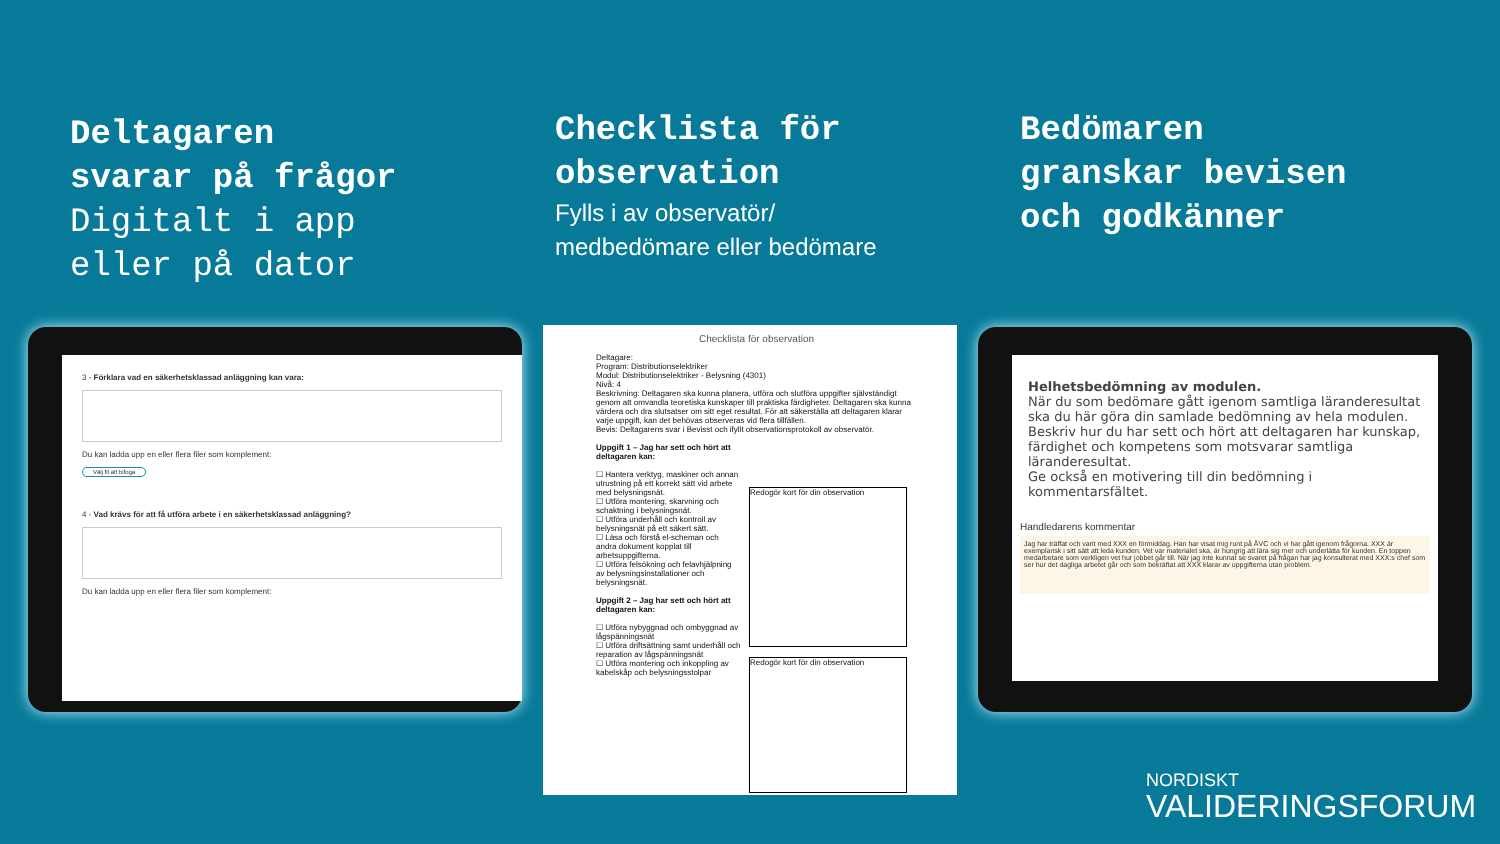Deltagaren
svarar på frågor
Digitalt i app
eller på dator
Checklista för
observation
Fylls i av observatör/
medbedömare eller bedömare
Bedömaren
granskar bevisen
och godkänner
3 - Förklara vad en säkerhetsklassad anläggning kan vara:
Du kan ladda upp en eller flera filer som komplement:
Välj fil att bifoga
4 - Vad krävs för att få utföra arbete i en säkerhetsklassad anläggning?
Du kan ladda upp en eller flera filer som komplement:
Checklista för observation
Deltagare:
Program: Distributionselektriker
Modul: Distributionselektriker - Belysning (4301)
Nivå: 4
Beskrivning: Deltagaren ska kunna planera, utföra och slutföra uppgifter självständigt genom att omvandla teoretiska kunskaper till praktiska färdigheter. Deltagaren ska kunna värdera och dra slutsatser om sitt eget resultat. För att säkerställa att deltagaren klarar varje uppgift, kan det behövas observeras vid flera tillfällen.
Bevis: Deltagarens svar i Bevisst och ifyllt observationsprotokoll av observatör.
Uppgift 1 – Jag har sett och hört att deltagaren kan:
☐ Hantera verktyg, maskiner och annan utrustning på ett korrekt sätt vid arbete med belysningsnät.
☐ Utföra montering, skarvning och schaktning i belysningsnät.
☐ Utföra underhåll och kontroll av belysningsnät på ett säkert sätt.
☐ Läsa och förstå el-scheman och andra dokument kopplat till arbetsuppgifterna.
☐ Utföra felsökning och felavhjälpning av belysningsinstallationer och belysningsnät.
Uppgift 2 – Jag har sett och hört att deltagaren kan:
☐ Utföra nybyggnad och ombyggnad av lågspänningsnät
☐ Utföra driftsättning samt underhåll och reparation av lågspänningsnät
☐ Utföra montering och inkoppling av kabelskåp och belysningsstolpar
Redogör kort för din observation
Redogör kort för din observation
Helhetsbedömning av modulen.
När du som bedömare gått igenom samtliga läranderesultat ska du här göra din samlade bedömning av hela modulen.
Beskriv hur du har sett och hört att deltagaren har kunskap, färdighet och kompetens som motsvarar samtliga läranderesultat.
Ge också en motivering till din bedömning i kommentarsfältet.
Handledarens kommentar
Jag har träffat och varit med XXX en förmiddag. Han har visat mig runt på ÅVC och vi har gått igenom frågorna. XXX är exemplarisk i sitt sätt att leda kunden. Vet var materialet ska, är hungrig att lära sig mer och underlätta för kunden. En toppen medarbetare som verkligen vet hur jobbet går till. När jag inte kunnat se svaret på frågan har jag konsulterat med XXX:s chef som ser hur det dagliga arbetet går och som bekräftat att XXX klarar av uppgifterna utan problem.
NORDISKT
VALIDERINGSFORUM